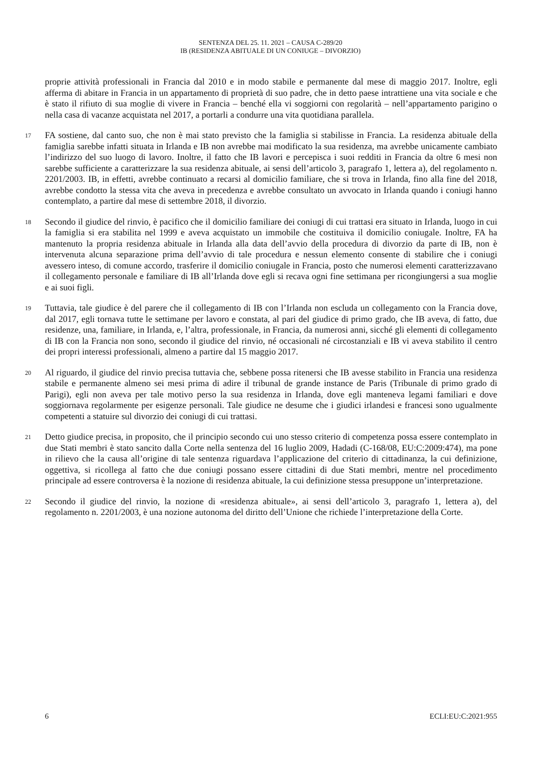SENTENZA DEL 25. 11. 2021 – CAUSA C-289/20
IB (RESIDENZA ABITUALE DI UN CONIUGE – DIVORZIO)
proprie attività professionali in Francia dal 2010 e in modo stabile e permanente dal mese di maggio 2017. Inoltre, egli afferma di abitare in Francia in un appartamento di proprietà di suo padre, che in detto paese intrattiene una vita sociale e che è stato il rifiuto di sua moglie di vivere in Francia – benché ella vi soggiorni con regolarità – nell’appartamento parigino o nella casa di vacanze acquistata nel 2017, a portarli a condurre una vita quotidiana parallela.
17
FA sostiene, dal canto suo, che non è mai stato previsto che la famiglia si stabilisse in Francia. La residenza abituale della famiglia sarebbe infatti situata in Irlanda e IB non avrebbe mai modificato la sua residenza, ma avrebbe unicamente cambiato l’indirizzo del suo luogo di lavoro. Inoltre, il fatto che IB lavori e percepisca i suoi redditi in Francia da oltre 6 mesi non sarebbe sufficiente a caratterizzare la sua residenza abituale, ai sensi dell’articolo 3, paragrafo 1, lettera a), del regolamento n. 2201/2003. IB, in effetti, avrebbe continuato a recarsi al domicilio familiare, che si trova in Irlanda, fino alla fine del 2018, avrebbe condotto la stessa vita che aveva in precedenza e avrebbe consultato un avvocato in Irlanda quando i coniugi hanno contemplato, a partire dal mese di settembre 2018, il divorzio.
18
Secondo il giudice del rinvio, è pacifico che il domicilio familiare dei coniugi di cui trattasi era situato in Irlanda, luogo in cui la famiglia si era stabilita nel 1999 e aveva acquistato un immobile che costituiva il domicilio coniugale. Inoltre, FA ha mantenuto la propria residenza abituale in Irlanda alla data dell’avvio della procedura di divorzio da parte di IB, non è intervenuta alcuna separazione prima dell’avvio di tale procedura e nessun elemento consente di stabilire che i coniugi avessero inteso, di comune accordo, trasferire il domicilio coniugale in Francia, posto che numerosi elementi caratterizzavano il collegamento personale e familiare di IB all’Irlanda dove egli si recava ogni fine settimana per ricongiungersi a sua moglie e ai suoi figli.
19
Tuttavia, tale giudice è del parere che il collegamento di IB con l’Irlanda non escluda un collegamento con la Francia dove, dal 2017, egli tornava tutte le settimane per lavoro e constata, al pari del giudice di primo grado, che IB aveva, di fatto, due residenze, una, familiare, in Irlanda, e, l’altra, professionale, in Francia, da numerosi anni, sicché gli elementi di collegamento di IB con la Francia non sono, secondo il giudice del rinvio, né occasionali né circostanziali e IB vi aveva stabilito il centro dei propri interessi professionali, almeno a partire dal 15 maggio 2017.
20
Al riguardo, il giudice del rinvio precisa tuttavia che, sebbene possa ritenersi che IB avesse stabilito in Francia una residenza stabile e permanente almeno sei mesi prima di adire il tribunal de grande instance de Paris (Tribunale di primo grado di Parigi), egli non aveva per tale motivo perso la sua residenza in Irlanda, dove egli manteneva legami familiari e dove soggiornava regolarmente per esigenze personali. Tale giudice ne desume che i giudici irlandesi e francesi sono ugualmente competenti a statuire sul divorzio dei coniugi di cui trattasi.
21
Detto giudice precisa, in proposito, che il principio secondo cui uno stesso criterio di competenza possa essere contemplato in due Stati membri è stato sancito dalla Corte nella sentenza del 16 luglio 2009, Hadadi (C-168/08, EU:C:2009:474), ma pone in rilievo che la causa all’origine di tale sentenza riguardava l’applicazione del criterio di cittadinanza, la cui definizione, oggettiva, si ricollega al fatto che due coniugi possano essere cittadini di due Stati membri, mentre nel procedimento principale ad essere controversa è la nozione di residenza abituale, la cui definizione stessa presuppone un’interpretazione.
22
Secondo il giudice del rinvio, la nozione di «residenza abituale», ai sensi dell’articolo 3, paragrafo 1, lettera a), del regolamento n. 2201/2003, è una nozione autonoma del diritto dell’Unione che richiede l’interpretazione della Corte.
6 ECLI:EU:C:2021:955